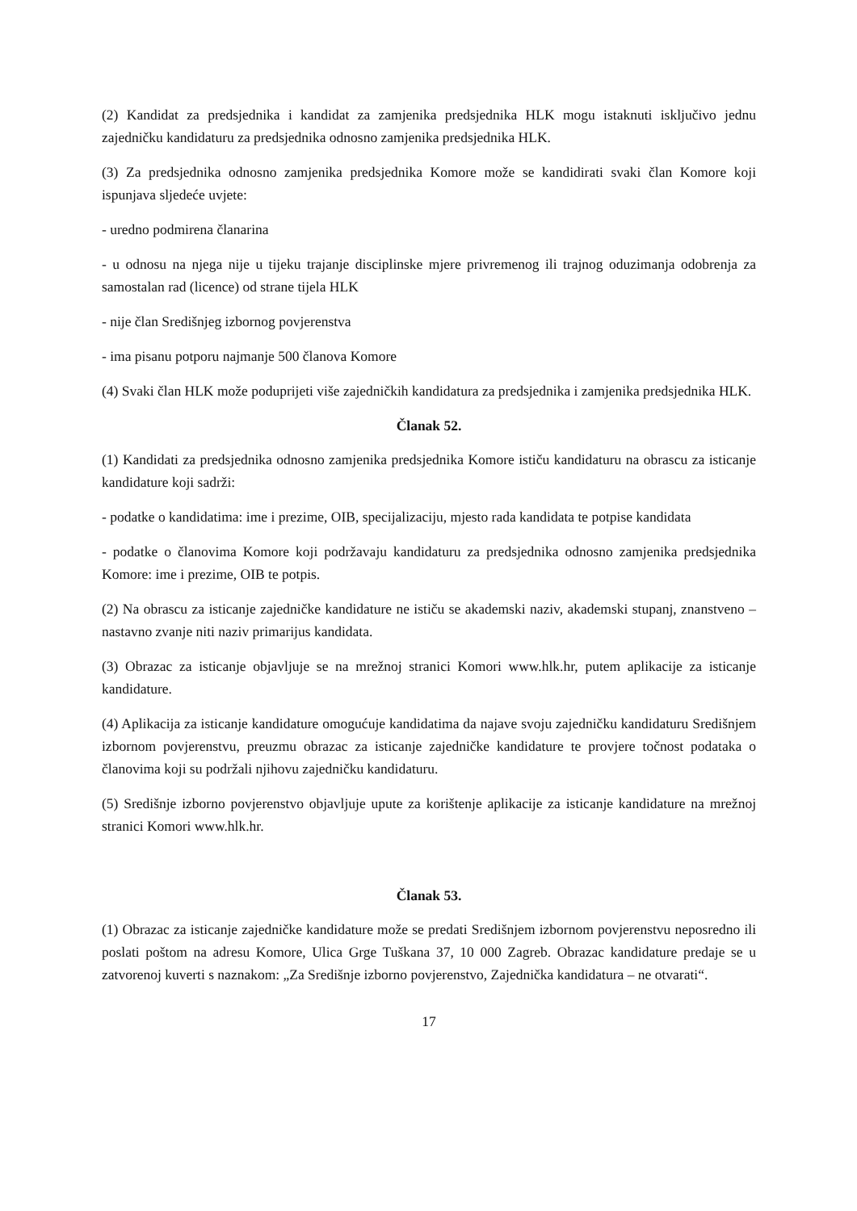(2) Kandidat za predsjednika i kandidat za zamjenika predsjednika HLK mogu istaknuti isključivo jednu zajedničku kandidaturu za predsjednika odnosno zamjenika predsjednika HLK.
(3) Za predsjednika odnosno zamjenika predsjednika Komore može se kandidirati svaki član Komore koji ispunjava sljedeće uvjete:
- uredno podmirena članarina
- u odnosu na njega nije u tijeku trajanje disciplinske mjere privremenog ili trajnog oduzimanja odobrenja za samostalan rad (licence) od strane tijela HLK
- nije član Središnjeg izbornog povjerenstva
- ima pisanu potporu najmanje 500 članova Komore
(4) Svaki član HLK može poduprijeti više zajedničkih kandidatura za predsjednika i zamjenika predsjednika HLK.
Članak 52.
(1) Kandidati za predsjednika odnosno zamjenika predsjednika Komore ističu kandidaturu na obrascu za isticanje kandidature koji sadrži:
- podatke o kandidatima: ime i prezime, OIB, specijalizaciju, mjesto rada kandidata te potpise kandidata
- podatke o članovima Komore koji podržavaju kandidaturu za predsjednika odnosno zamjenika predsjednika Komore: ime i prezime, OIB te potpis.
(2) Na obrascu za isticanje zajedničke kandidature ne ističu se akademski naziv, akademski stupanj, znanstveno – nastavno zvanje niti naziv primarijus kandidata.
(3) Obrazac za isticanje objavljuje se na mrežnoj stranici Komori www.hlk.hr, putem aplikacije za isticanje kandidature.
(4) Aplikacija za isticanje kandidature omogućuje kandidatima da najave svoju zajedničku kandidaturu Središnjem izbornom povjerenstvu, preuzmu obrazac za isticanje zajedničke kandidature te provjere točnost podataka o članovima koji su podržali njihovu zajedničku kandidaturu.
(5) Središnje izborno povjerenstvo objavljuje upute za korištenje aplikacije za isticanje kandidature na mrežnoj stranici Komori www.hlk.hr.
Članak 53.
(1) Obrazac za isticanje zajedničke kandidature može se predati Središnjem izbornom povjerenstvu neposredno ili poslati poštom na adresu Komore, Ulica Grge Tuškana 37, 10 000 Zagreb. Obrazac kandidature predaje se u zatvorenoj kuverti s naznakom: „Za Središnje izborno povjerenstvo, Zajednička kandidatura – ne otvarati“.
17